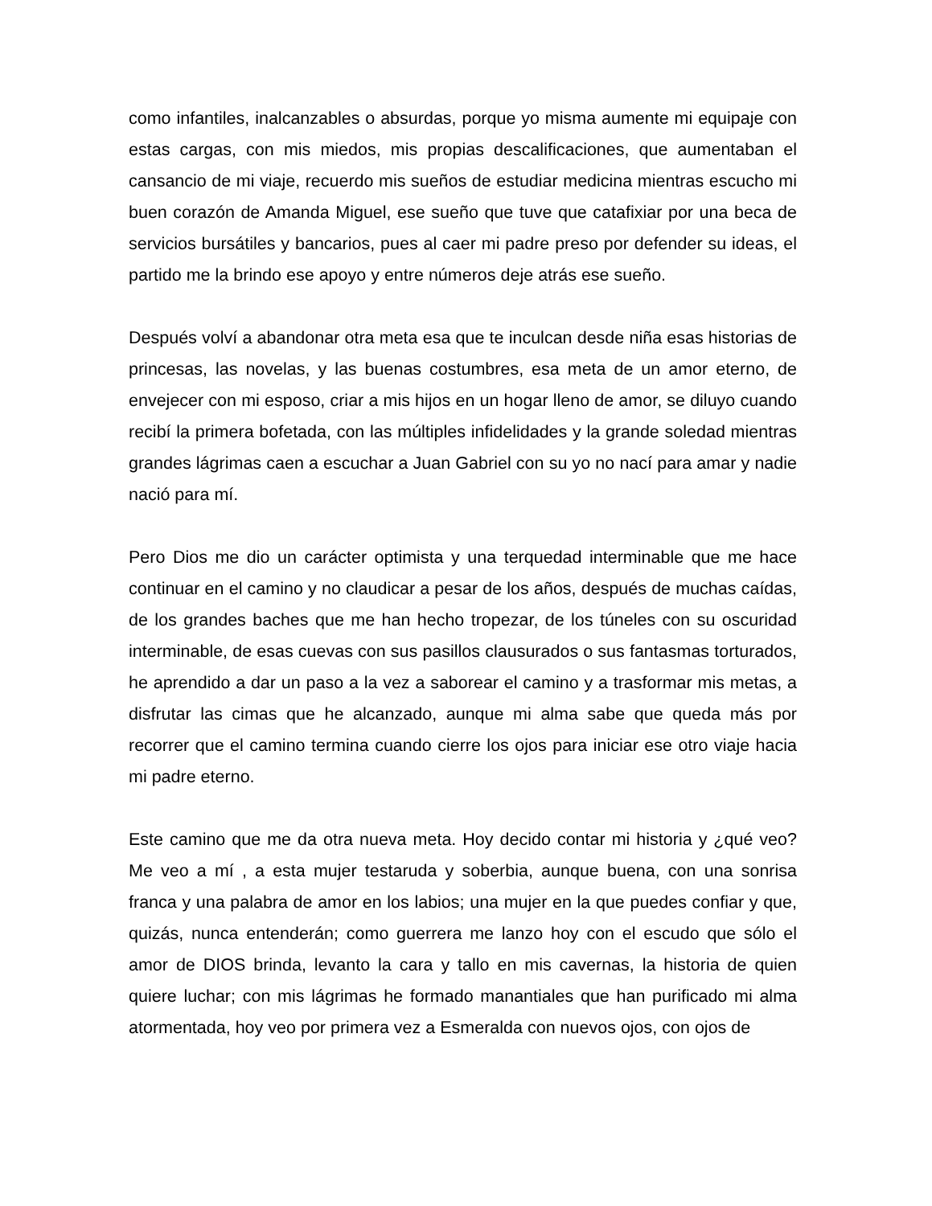como infantiles, inalcanzables o absurdas, porque yo misma aumente mi equipaje con estas cargas, con mis miedos, mis propias descalificaciones, que aumentaban el cansancio de mi viaje, recuerdo mis sueños de estudiar medicina mientras escucho mi buen corazón de Amanda Miguel, ese sueño que tuve que catafixiar por una beca de servicios bursátiles y bancarios, pues al caer mi padre preso por defender su ideas, el partido me la brindo ese apoyo y entre números deje atrás ese sueño.
Después volví a abandonar otra meta esa que te inculcan desde niña esas historias de princesas, las novelas, y las buenas costumbres, esa meta de un amor eterno, de envejecer con mi esposo, criar a mis hijos en un hogar lleno de amor, se diluyo cuando recibí la primera bofetada, con las múltiples infidelidades y la grande soledad mientras grandes lágrimas caen a escuchar a Juan Gabriel con su yo no nací para amar y nadie nació para mí.
Pero Dios me dio un carácter optimista y una terquedad interminable que me hace continuar en el camino y no claudicar a pesar de los años, después de muchas caídas, de los grandes baches que me han hecho tropezar, de los túneles con su oscuridad interminable, de esas cuevas con sus pasillos clausurados o sus fantasmas torturados, he aprendido a dar un paso a la vez a saborear el camino y a trasformar mis metas, a disfrutar las cimas que he alcanzado, aunque mi alma sabe que queda más por recorrer que el camino termina cuando cierre los ojos para iniciar ese otro viaje hacia mi padre eterno.
Este camino que me da otra nueva meta. Hoy decido contar mi historia y ¿qué veo? Me veo a mí , a esta mujer testaruda y soberbia, aunque buena, con una sonrisa franca y una palabra de amor en los labios; una mujer en la que puedes confiar y que, quizás, nunca entenderán; como guerrera me lanzo hoy con el escudo que sólo el amor de DIOS brinda, levanto la cara y tallo en mis cavernas, la historia de quien quiere luchar; con mis lágrimas he formado manantiales que han purificado mi alma atormentada, hoy veo por primera vez a Esmeralda con nuevos ojos, con ojos de